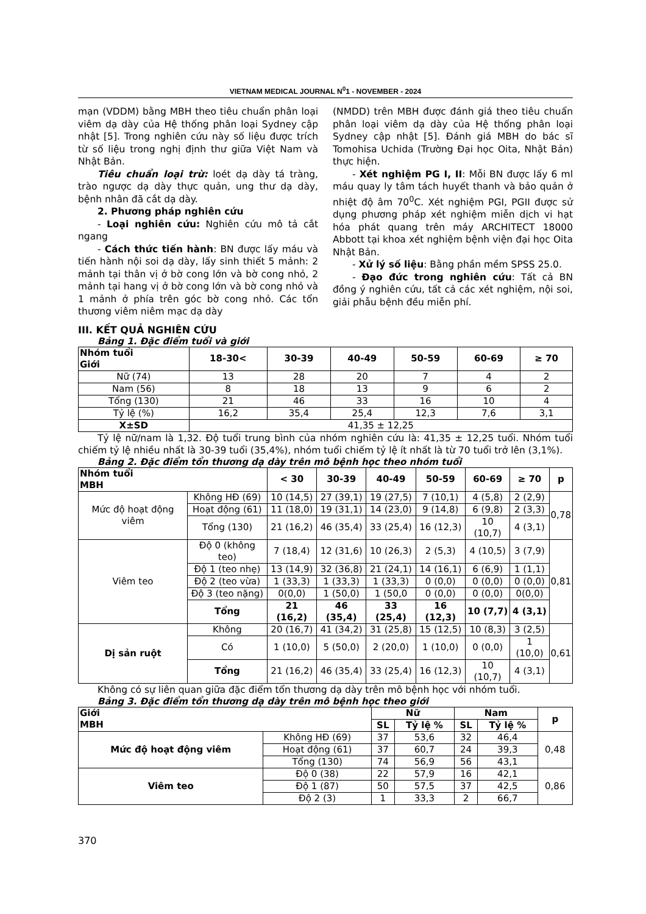VIETNAM MEDICAL JOURNAL N<sup>0</sup>1 - NOVEMBER - 2024
mạn (VDDM) bằng MBH theo tiêu chuẩn phân loại viêm dạ dày của Hệ thống phân loại Sydney cập nhật [5]. Trong nghiên cứu này số liệu được trích từ số liệu trong nghị định thư giữa Việt Nam và Nhật Bản.
Tiêu chuẩn loại trừ: loét dạ dày tá tràng, trào ngược dạ dày thực quản, ung thư dạ dày, bệnh nhân đã cắt dạ dày.
2. Phương pháp nghiên cứu
- Loại nghiên cứu: Nghiên cứu mô tả cắt ngang
- Cách thức tiến hành: BN được lấy máu và tiến hành nội soi dạ dày, lấy sinh thiết 5 mảnh: 2 mảnh tại thân vị ở bờ cong lớn và bờ cong nhỏ, 2 mảnh tại hang vị ở bờ cong lớn và bờ cong nhỏ và 1 mảnh ở phía trên góc bờ cong nhỏ. Các tổn thương viêm niêm mạc dạ dày
(NMDD) trên MBH được đánh giá theo tiêu chuẩn phân loại viêm dạ dày của Hệ thống phân loại Sydney cập nhật [5]. Đánh giá MBH do bác sĩ Tomohisa Uchida (Trường Đại học Oita, Nhật Bản) thực hiện.
- Xét nghiệm PG I, II: Mỗi BN được lấy 6 ml máu quay ly tâm tách huyết thanh và bảo quản ở nhiệt độ âm 70<sup>0</sup>C. Xét nghiệm PGI, PGII được sử dụng phương pháp xét nghiệm miễn dịch vi hạt hóa phát quang trên máy ARCHITECT 18000 Abbott tại khoa xét nghiệm bệnh viện đại học Oita Nhật Bản.
- Xử lý số liệu: Bằng phần mềm SPSS 25.0.
- Đạo đức trong nghiên cứu: Tất cả BN đồng ý nghiên cứu, tất cả các xét nghiệm, nội soi, giải phẫu bệnh đều miễn phí.
III. KẾT QUẢ NGHIÊN CỨU
Bảng 1. Đặc điểm tuổi và giới
| Nhóm tuổi Giới | 18-30< | 30-39 | 40-49 | 50-59 | 60-69 | ≥ 70 |
| --- | --- | --- | --- | --- | --- | --- |
| Nữ (74) | 13 | 28 | 20 | 7 | 4 | 2 |
| Nam (56) | 8 | 18 | 13 | 9 | 6 | 2 |
| Tổng (130) | 21 | 46 | 33 | 16 | 10 | 4 |
| Tỷ lệ (%) | 16,2 | 35,4 | 25,4 | 12,3 | 7,6 | 3,1 |
| X±SD | 41,35 ± 12,25 | | | | | |
Tỷ lệ nữ/nam là 1,32. Độ tuổi trung bình của nhóm nghiên cứu là: 41,35 ± 12,25 tuổi. Nhóm tuổi chiếm tỷ lệ nhiều nhất là 30-39 tuổi (35,4%), nhóm tuổi chiếm tỷ lệ ít nhất là từ 70 tuổi trở lên (3,1%).
Bảng 2. Đặc điểm tổn thương dạ dày trên mô bệnh học theo nhóm tuổi
| Nhóm tuổi MBH | | < 30 | 30-39 | 40-49 | 50-59 | 60-69 | ≥ 70 | p |
| --- | --- | --- | --- | --- | --- | --- | --- | --- |
| Mức độ hoạt động viêm | Không HĐ (69) | 10 (14,5) | 27 (39,1) | 19 (27,5) | 7 (10,1) | 4 (5,8) | 2 (2,9) | 0,78 |
| | Hoạt động (61) | 11 (18,0) | 19 (31,1) | 14 (23,0) | 9 (14,8) | 6 (9,8) | 2 (3,3) | |
| | Tổng (130) | 21 (16,2) | 46 (35,4) | 33 (25,4) | 16 (12,3) | 10 (10,7) | 4 (3,1) | |
| Viêm teo | Độ 0 (không teo) | 7 (18,4) | 12 (31,6) | 10 (26,3) | 2 (5,3) | 4 (10,5) | 3 (7,9) | 0,81 |
| | Độ 1 (teo nhẹ) | 13 (14,9) | 32 (36,8) | 21 (24,1) | 14 (16,1) | 6 (6,9) | 1 (1,1) | |
| | Độ 2 (teo vừa) | 1 (33,3) | 1 (33,3) | 1 (33,3) | 0 (0,0) | 0 (0,0) | 0 (0,0) | |
| | Độ 3 (teo nặng) | 0(0,0) | 1 (50,0) | 1 (50,0 | 0 (0,0) | 0 (0,0) | 0(0,0) | |
| | Tổng | 21 (16,2) | 46 (35,4) | 33 (25,4) | 16 (12,3) | 10 (7,7) | 4 (3,1) | |
| Dị sản ruột | Không | 20 (16,7) | 41 (34,2) | 31 (25,8) | 15 (12,5) | 10 (8,3) | 3 (2,5) | 0,61 |
| | Có | 1 (10,0) | 5 (50,0) | 2 (20,0) | 1 (10,0) | 0 (0,0) | 1 (10,0) | |
| | Tổng | 21 (16,2) | 46 (35,4) | 33 (25,4) | 16 (12,3) | 10 (10,7) | 4 (3,1) | |
Không có sự liên quan giữa đặc điểm tổn thương dạ dày trên mô bệnh học với nhóm tuổi.
Bảng 3. Đặc điểm tổn thương dạ dày trên mô bệnh học theo giới
| Giới MBH | | Nữ | | Nam | | p |
| --- | --- | --- | --- | --- | --- | --- |
| | | SL | Tỷ lệ % | SL | Tỷ lệ % | |
| Mức độ hoạt động viêm | Không HĐ (69) | 37 | 53,6 | 32 | 46,4 | 0,48 |
| | Hoạt động (61) | 37 | 60,7 | 24 | 39,3 | |
| | Tổng (130) | 74 | 56,9 | 56 | 43,1 | |
| Viêm teo | Độ 0 (38) | 22 | 57,9 | 16 | 42,1 | 0,86 |
| | Độ 1 (87) | 50 | 57,5 | 37 | 42,5 | |
| | Độ 2 (3) | 1 | 33,3 | 2 | 66,7 | |
370